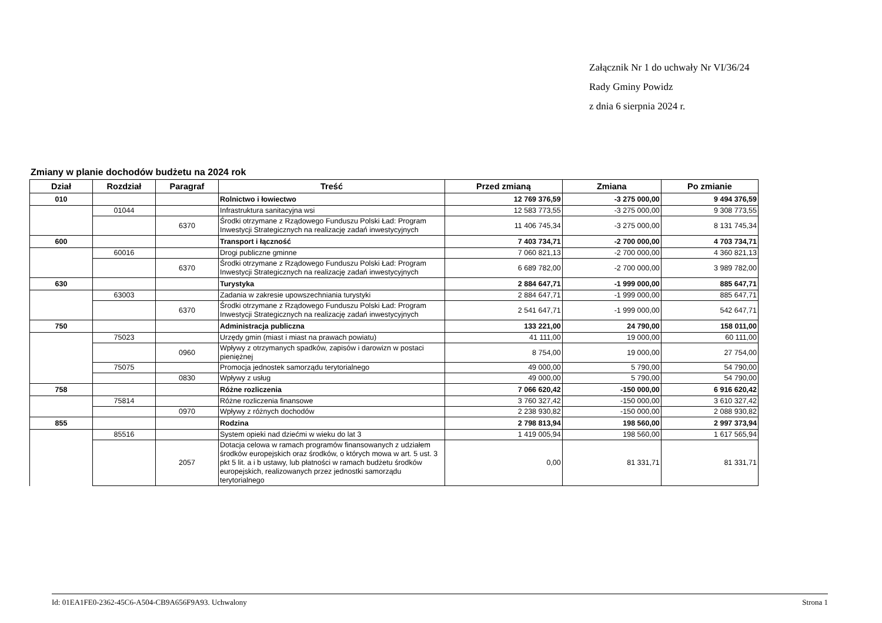Załącznik Nr 1 do uchwały Nr VI/36/24
Rady Gminy Powidz
z dnia 6 sierpnia 2024 r.
Zmiany w planie dochodów budżetu na 2024 rok
| Dział | Rozdział | Paragraf | Treść | Przed zmianą | Zmiana | Po zmianie |
| --- | --- | --- | --- | --- | --- | --- |
| 010 | | | Rolnictwo i łowiectwo | 12 769 376,59 | -3 275 000,00 | 9 494 376,59 |
| | 01044 | | Infrastruktura sanitacyjna wsi | 12 583 773,55 | -3 275 000,00 | 9 308 773,55 |
| | | 6370 | Środki otrzymane z Rządowego Funduszu Polski Ład: Program Inwestycji Strategicznych na realizację zadań inwestycyjnych | 11 406 745,34 | -3 275 000,00 | 8 131 745,34 |
| 600 | | | Transport i łączność | 7 403 734,71 | -2 700 000,00 | 4 703 734,71 |
| | 60016 | | Drogi publiczne gminne | 7 060 821,13 | -2 700 000,00 | 4 360 821,13 |
| | | 6370 | Środki otrzymane z Rządowego Funduszu Polski Ład: Program Inwestycji Strategicznych na realizację zadań inwestycyjnych | 6 689 782,00 | -2 700 000,00 | 3 989 782,00 |
| 630 | | | Turystyka | 2 884 647,71 | -1 999 000,00 | 885 647,71 |
| | 63003 | | Zadania w zakresie upowszechniania turystyki | 2 884 647,71 | -1 999 000,00 | 885 647,71 |
| | | 6370 | Środki otrzymane z Rządowego Funduszu Polski Ład: Program Inwestycji Strategicznych na realizację zadań inwestycyjnych | 2 541 647,71 | -1 999 000,00 | 542 647,71 |
| 750 | | | Administracja publiczna | 133 221,00 | 24 790,00 | 158 011,00 |
| | 75023 | | Urzędy gmin (miast i miast na prawach powiatu) | 41 111,00 | 19 000,00 | 60 111,00 |
| | | 0960 | Wpływy z otrzymanych spadków, zapisów i darowizn w postaci pieniężnej | 8 754,00 | 19 000,00 | 27 754,00 |
| | 75075 | | Promocja jednostek samorządu terytorialnego | 49 000,00 | 5 790,00 | 54 790,00 |
| | | 0830 | Wpływy z usług | 49 000,00 | 5 790,00 | 54 790,00 |
| 758 | | | Różne rozliczenia | 7 066 620,42 | -150 000,00 | 6 916 620,42 |
| | 75814 | | Różne rozliczenia finansowe | 3 760 327,42 | -150 000,00 | 3 610 327,42 |
| | | 0970 | Wpływy z różnych dochodów | 2 238 930,82 | -150 000,00 | 2 088 930,82 |
| 855 | | | Rodzina | 2 798 813,94 | 198 560,00 | 2 997 373,94 |
| | 85516 | | System opieki nad dziećmi w wieku do lat 3 | 1 419 005,94 | 198 560,00 | 1 617 565,94 |
| | | 2057 | Dotacja celowa w ramach programów finansowanych z udziałem środków europejskich oraz środków, o których mowa w art. 5 ust. 3 pkt 5 lit. a i b ustawy, lub płatności w ramach budżetu środków europejskich, realizowanych przez jednostki samorządu terytorialnego | 0,00 | 81 331,71 | 81 331,71 |
Id: 01EA1FE0-2362-45C6-A504-CB9A656F9A93. Uchwalony Strona 1